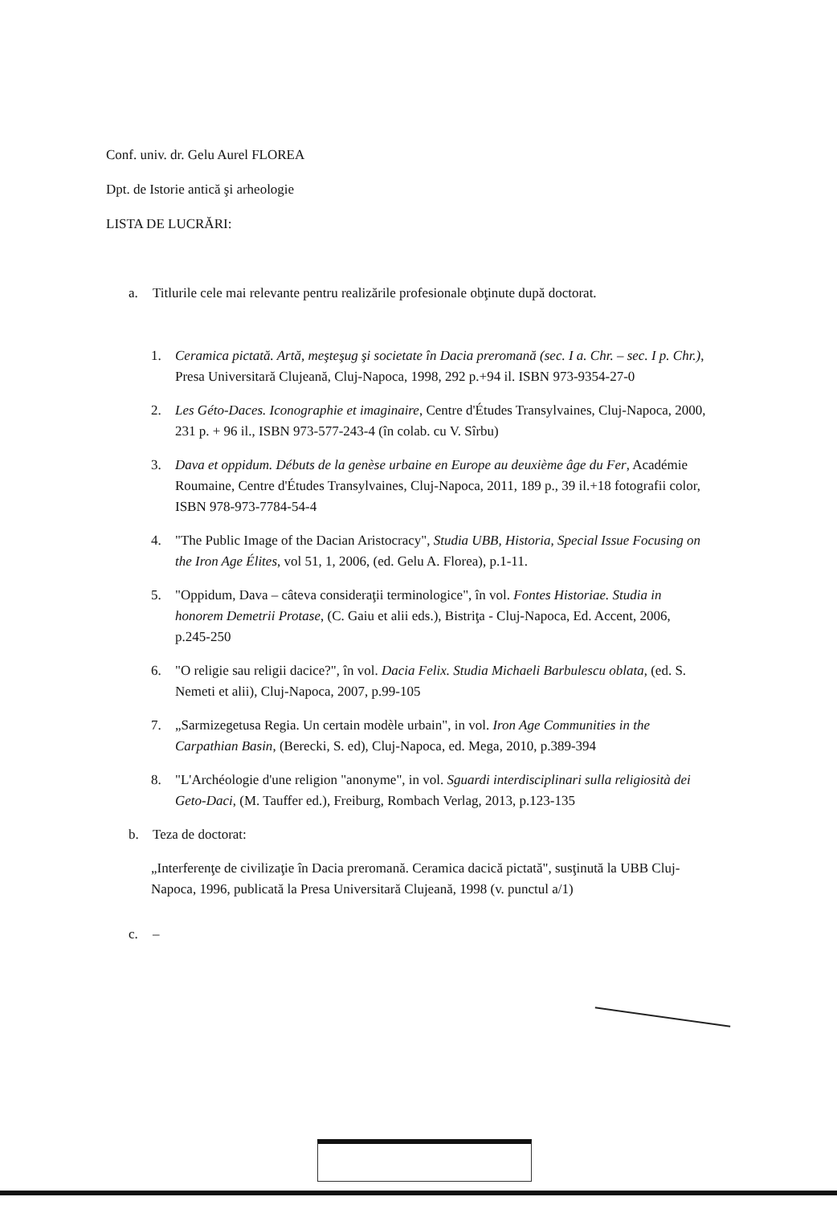Conf. univ. dr. Gelu Aurel FLOREA
Dpt. de Istorie antică şi arheologie
LISTA DE LUCRĂRI:
a. Titlurile cele mai relevante pentru realizările profesionale obţinute după doctorat.
1. Ceramica pictată. Artă, meşteşug şi societate în Dacia preromană (sec. I a. Chr. – sec. I p. Chr.), Presa Universitară Clujeană, Cluj-Napoca, 1998, 292 p.+94 il. ISBN 973-9354-27-0
2. Les Géto-Daces. Iconographie et imaginaire, Centre d'Études Transylvaines, Cluj-Napoca, 2000, 231 p. + 96 il., ISBN 973-577-243-4 (în colab. cu V. Sîrbu)
3. Dava et oppidum. Débuts de la genèse urbaine en Europe au deuxième âge du Fer, Académie Roumaine, Centre d'Études Transylvaines, Cluj-Napoca, 2011, 189 p., 39 il.+18 fotografii color, ISBN 978-973-7784-54-4
4. "The Public Image of the Dacian Aristocracy", Studia UBB, Historia, Special Issue Focusing on the Iron Age Élites, vol 51, 1, 2006, (ed. Gelu A. Florea), p.1-11.
5. "Oppidum, Dava – câteva consideraţii terminologice", în vol. Fontes Historiae. Studia in honorem Demetrii Protase, (C. Gaiu et alii eds.), Bistriţa - Cluj-Napoca, Ed. Accent, 2006, p.245-250
6. "O religie sau religii dacice?", în vol. Dacia Felix. Studia Michaeli Barbulescu oblata, (ed. S. Nemeti et alii), Cluj-Napoca, 2007, p.99-105
7. „Sarmizegetusa Regia. Un certain modèle urbain", in vol. Iron Age Communities in the Carpathian Basin, (Berecki, S. ed), Cluj-Napoca, ed. Mega, 2010, p.389-394
8. "L'Archéologie d'une religion "anonyme", in vol. Sguardi interdisciplinari sulla religiosità dei Geto-Daci, (M. Tauffer ed.), Freiburg, Rombach Verlag, 2013, p.123-135
b. Teza de doctorat:
„Interferenţe de civilizaţie în Dacia preromană. Ceramica dacică pictată", susţinută la UBB Cluj-Napoca, 1996, publicată la Presa Universitară Clujeană, 1998 (v. punctul a/1)
c. –